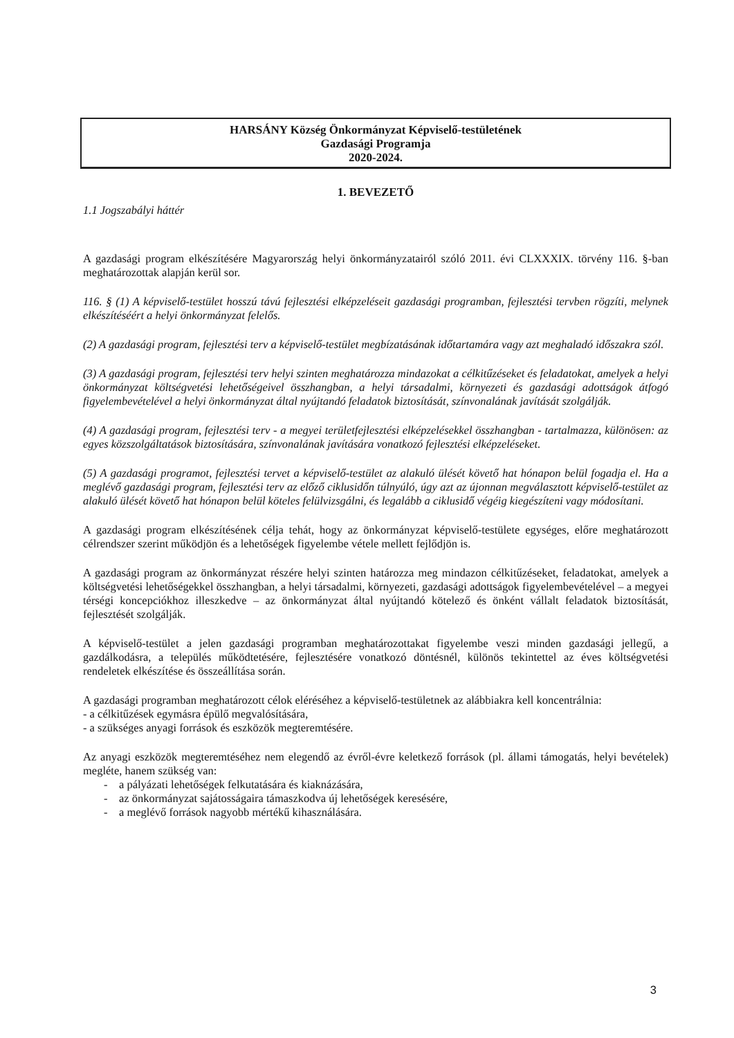HARSÁNY Község Önkormányzat Képviselő-testületének
Gazdasági Programja
2020-2024.
1. BEVEZETŐ
1.1 Jogszabályi háttér
A gazdasági program elkészítésére Magyarország helyi önkormányzatairól szóló 2011. évi CLXXXIX. törvény 116. §-ban meghatározottak alapján kerül sor.
116. § (1) A képviselő-testület hosszú távú fejlesztési elképzeléseit gazdasági programban, fejlesztési tervben rögzíti, melynek elkészítéséért a helyi önkormányzat felelős.
(2) A gazdasági program, fejlesztési terv a képviselő-testület megbízatásának időtartamára vagy azt meghaladó időszakra szól.
(3) A gazdasági program, fejlesztési terv helyi szinten meghatározza mindazokat a célkitűzéseket és feladatokat, amelyek a helyi önkormányzat költségvetési lehetőségeivel összhangban, a helyi társadalmi, környezeti és gazdasági adottságok átfogó figyelembevételével a helyi önkormányzat által nyújtandó feladatok biztosítását, színvonalának javítását szolgálják.
(4) A gazdasági program, fejlesztési terv - a megyei területfejlesztési elképzelésekkel összhangban - tartalmazza, különösen: az egyes közszolgáltatások biztosítására, színvonalának javítására vonatkozó fejlesztési elképzeléseket.
(5) A gazdasági programot, fejlesztési tervet a képviselő-testület az alakuló ülését követő hat hónapon belül fogadja el. Ha a meglévő gazdasági program, fejlesztési terv az előző ciklusidőn túlnyúló, úgy azt az újonnan megválasztott képviselő-testület az alakuló ülését követő hat hónapon belül köteles felülvizsgálni, és legalább a ciklusidő végéig kiegészíteni vagy módosítani.
A gazdasági program elkészítésének célja tehát, hogy az önkormányzat képviselő-testülete egységes, előre meghatározott célrendszer szerint működjön és a lehetőségek figyelembe vétele mellett fejlődjön is.
A gazdasági program az önkormányzat részére helyi szinten határozza meg mindazon célkitűzéseket, feladatokat, amelyek a költségvetési lehetőségekkel összhangban, a helyi társadalmi, környezeti, gazdasági adottságok figyelembevételével – a megyei térségi koncepciókhoz illeszkedve – az önkormányzat által nyújtandó kötelező és önként vállalt feladatok biztosítását, fejlesztését szolgálják.
A képviselő-testület a jelen gazdasági programban meghatározottakat figyelembe veszi minden gazdasági jellegű, a gazdálkodásra, a település működtetésére, fejlesztésére vonatkozó döntésnél, különös tekintettel az éves költségvetési rendeletek elkészítése és összeállítása során.
A gazdasági programban meghatározott célok eléréséhez a képviselő-testületnek az alábbiakra kell koncentrálnia:
- a célkitűzések egymásra épülő megvalósítására,
- a szükséges anyagi források és eszközök megteremtésére.
Az anyagi eszközök megteremtéséhez nem elegendő az évről-évre keletkező források (pl. állami támogatás, helyi bevételek) megléte, hanem szükség van:
- a pályázati lehetőségek felkutatására és kiaknázására,
- az önkormányzat sajátosságaira támaszkodva új lehetőségek keresésére,
- a meglévő források nagyobb mértékű kihasználására.
3